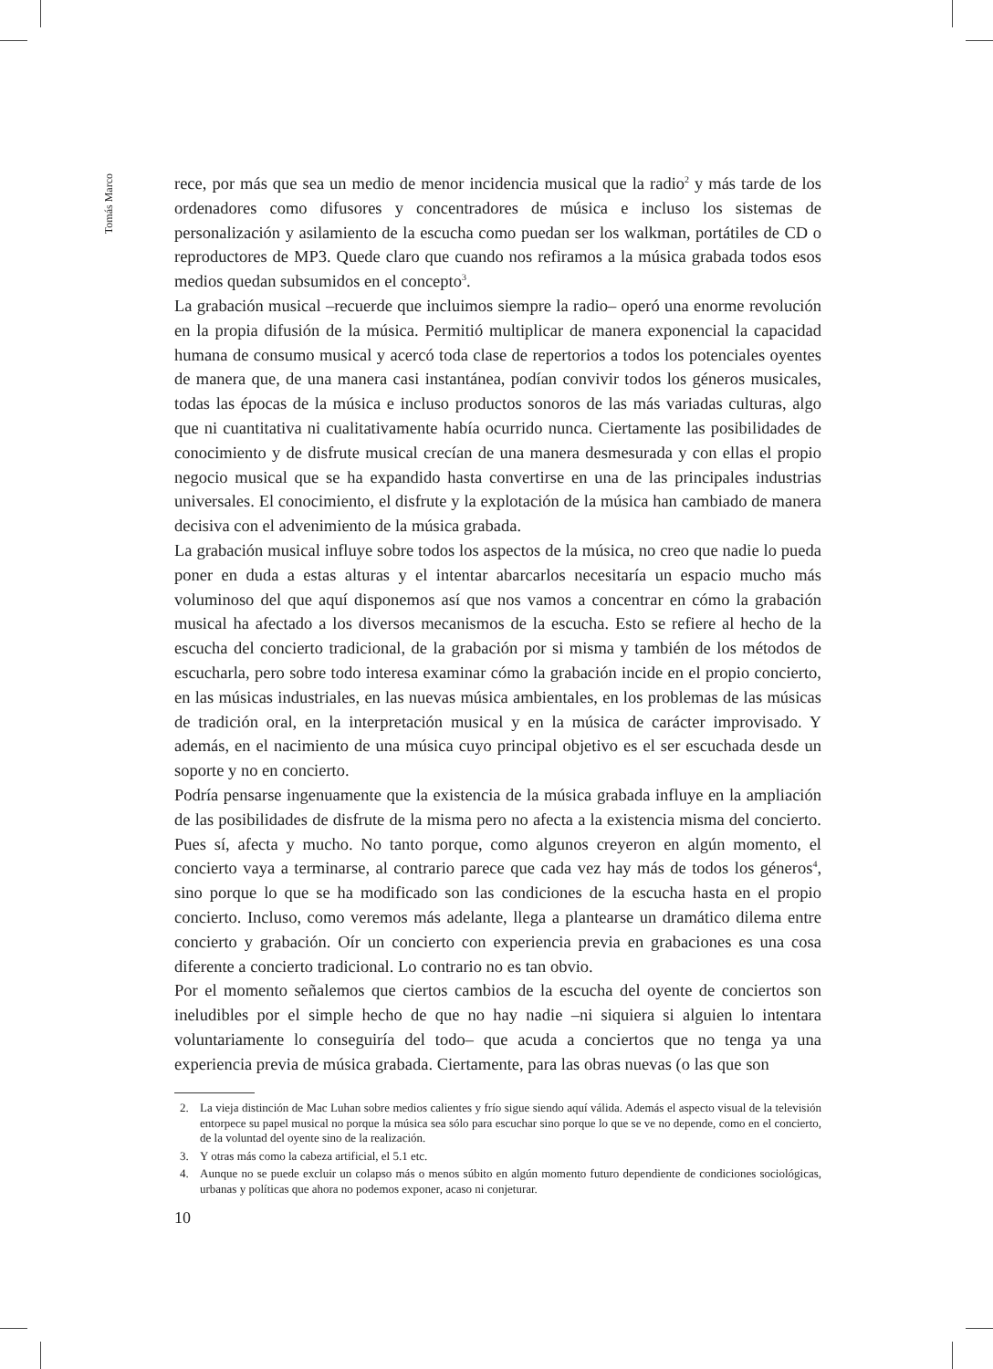Tomás Marco
rece, por más que sea un medio de menor incidencia musical que la radio<sup>2</sup> y más tarde de los ordenadores como difusores y concentradores de música e incluso los sistemas de personalización y asilamiento de la escucha como puedan ser los walkman, portátiles de CD o reproductores de MP3. Quede claro que cuando nos refiramos a la música grabada todos esos medios quedan subsumidos en el concepto<sup>3</sup>.
La grabación musical –recuerde que incluimos siempre la radio– operó una enorme revolución en la propia difusión de la música. Permitió multiplicar de manera exponencial la capacidad humana de consumo musical y acercó toda clase de repertorios a todos los potenciales oyentes de manera que, de una manera casi instantánea, podían convivir todos los géneros musicales, todas las épocas de la música e incluso productos sonoros de las más variadas culturas, algo que ni cuantitativa ni cualitativamente había ocurrido nunca. Ciertamente las posibilidades de conocimiento y de disfrute musical crecían de una manera desmesurada y con ellas el propio negocio musical que se ha expandido hasta convertirse en una de las principales industrias universales. El conocimiento, el disfrute y la explotación de la música han cambiado de manera decisiva con el advenimiento de la música grabada.
La grabación musical influye sobre todos los aspectos de la música, no creo que nadie lo pueda poner en duda a estas alturas y el intentar abarcarlos necesitaría un espacio mucho más voluminoso del que aquí disponemos así que nos vamos a concentrar en cómo la grabación musical ha afectado a los diversos mecanismos de la escucha. Esto se refiere al hecho de la escucha del concierto tradicional, de la grabación por si misma y también de los métodos de escucharla, pero sobre todo interesa examinar cómo la grabación incide en el propio concierto, en las músicas industriales, en las nuevas música ambientales, en los problemas de las músicas de tradición oral, en la interpretación musical y en la música de carácter improvisado. Y además, en el nacimiento de una música cuyo principal objetivo es el ser escuchada desde un soporte y no en concierto.
Podría pensarse ingenuamente que la existencia de la música grabada influye en la ampliación de las posibilidades de disfrute de la misma pero no afecta a la existencia misma del concierto. Pues sí, afecta y mucho. No tanto porque, como algunos creyeron en algún momento, el concierto vaya a terminarse, al contrario parece que cada vez hay más de todos los géneros<sup>4</sup>, sino porque lo que se ha modificado son las condiciones de la escucha hasta en el propio concierto. Incluso, como veremos más adelante, llega a plantearse un dramático dilema entre concierto y grabación. Oír un concierto con experiencia previa en grabaciones es una cosa diferente a concierto tradicional. Lo contrario no es tan obvio.
Por el momento señalemos que ciertos cambios de la escucha del oyente de conciertos son ineludibles por el simple hecho de que no hay nadie –ni siquiera si alguien lo intentara voluntariamente lo conseguiría del todo– que acuda a conciertos que no tenga ya una experiencia previa de música grabada. Ciertamente, para las obras nuevas (o las que son
2. La vieja distinción de Mac Luhan sobre medios calientes y frío sigue siendo aquí válida. Además el aspecto visual de la televisión entorpece su papel musical no porque la música sea sólo para escuchar sino porque lo que se ve no depende, como en el concierto, de la voluntad del oyente sino de la realización.
3. Y otras más como la cabeza artificial, el 5.1 etc.
4. Aunque no se puede excluir un colapso más o menos súbito en algún momento futuro dependiente de condiciones sociológicas, urbanas y políticas que ahora no podemos exponer, acaso ni conjeturar.
10